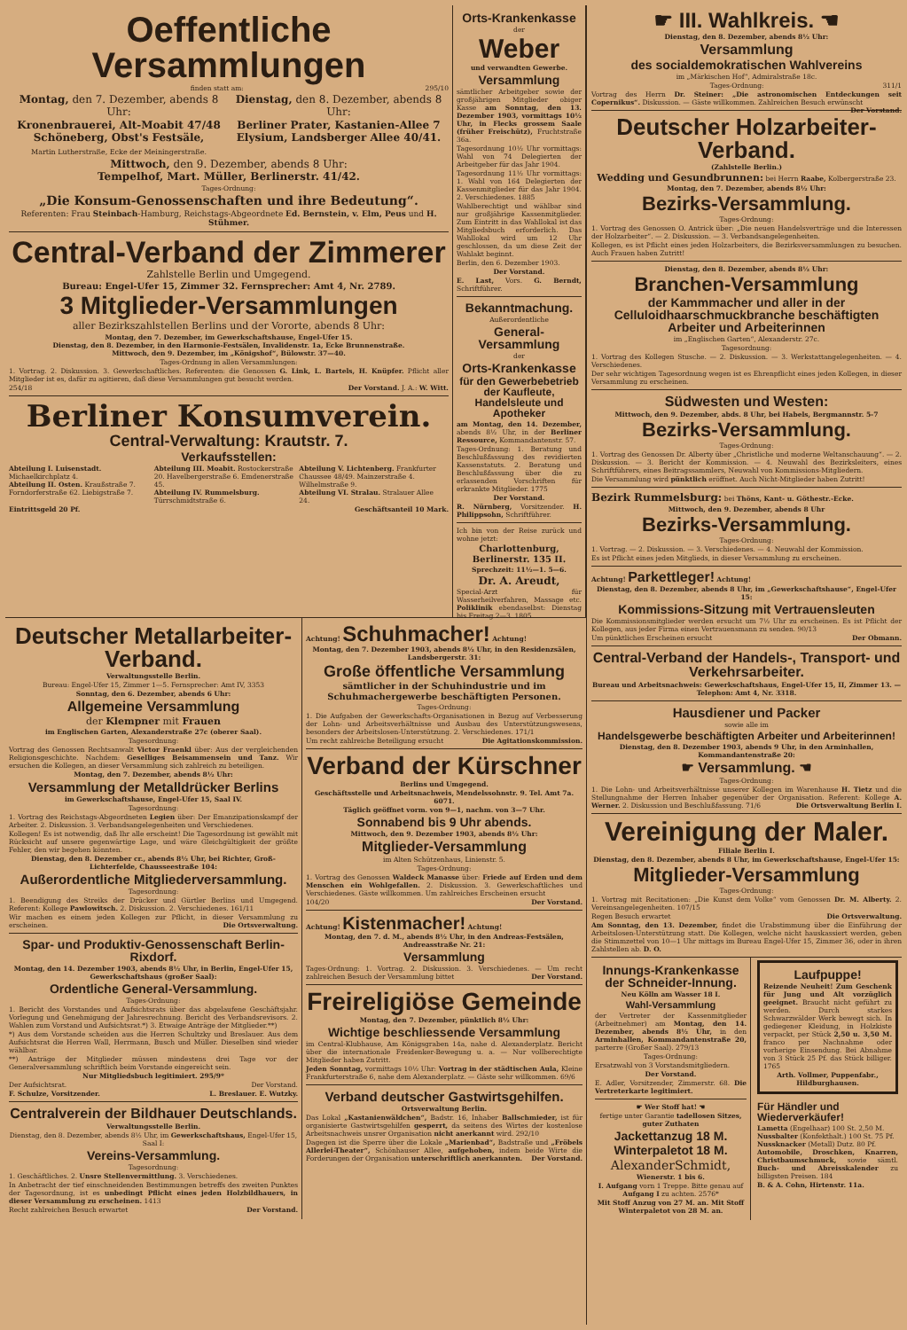Oeffentliche Versammlungen
finden statt am: 295/10
Montag, den 7. Dezember, abends 8 Uhr:
Kronenbrauerei, Alt-Moabit 47/48
Schöneberg, Obst's Festsäle,
Martin Lutherstraße, Ecke der Meiningerstraße.
Dienstag, den 8. Dezember, abends 8 Uhr:
Berliner Prater, Kastanien-Allee 7
Elysium, Landsberger Allee 40/41.
Mittwoch, den 9. Dezember, abends 8 Uhr:
Tempelhof, Mart. Müller, Berlinerstr. 41/42.
Tages-Ordnung:
„Die Konsum-Genossenschaften und ihre Bedeutung“.
Referenten: Frau Steinbach-Hamburg, Reichstags-Abgeordnete Ed. Bernstein, v. Elm, Peus und H. Stühmer.
Central-Verband der Zimmerer
Zahlstelle Berlin und Umgegend.
Bureau: Engel-Ufer 15, Zimmer 32. Fernsprecher: Amt 4, Nr. 2789.
3 Mitglieder-Versammlungen
aller Bezirkszahlstellen Berlins und der Vororte, abends 8 Uhr:
Montag, den 7. Dezember, im Gewerkschaftshause, Engel-Ufer 15.
Dienstag, den 8. Dezember, in den Harmonie-Festsälen, Invalidenstr. 1a, Ecke Brunnenstraße.
Mittwoch, den 9. Dezember, im „Königshof“, Bülowstr. 37—40.
Tages-Ordnung in allen Versammlungen:
1. Vortrag. 2. Diskussion. 3. Gewerkschaftliches. Referenten: die Genossen G. Link, L. Bartels, H. Knüpfer. Pflicht aller Mitglieder ist es, dafür zu agitieren, daß diese Versammlungen gut besucht werden.
254/18 Der Vorstand. J. A.: W. Witt.
Berliner Konsumverein.
Central-Verwaltung: Krautstr. 7.
Verkaufsstellen:
Abteilung I. Luisenstadt. Michaelkirchplatz 4.
Abteilung II. Osten. Kraußstraße 7. Forndorferstraße 62. Liebigstraße 7.
Abteilung III. Moabit. Rostockerstraße 20. Havelbergerstraße 6. Emdenerstraße 45.
Abteilung IV. Rummelsburg. Türrschmidtstraße 6.
Abteilung V. Lichtenberg. Frankfurter Chaussee 48/49. Mainzerstraße 4. Wilhelmstraße 9.
Abteilung VI. Stralau. Stralauer Allee 24.
Eintrittsgeld 20 Pf. Geschäftsanteil 10 Mark.
Orts-Krankenkasse
der
Weber
und verwandten Gewerbe.
Versammlung
sämtlicher Arbeitgeber sowie der großjährigen Mitglieder obiger Kasse am Sonntag, den 13. Dezember 1903, vormittags 10½ Uhr, in Flecks grossem Saale (früher Freischütz), Fruchtstraße 36a.
Tagesordnung 10½ Uhr vormittags: Wahl von 74 Delegierten der Arbeitgeber für das Jahr 1904.
Tagesordnung 11½ Uhr vormittags: 1. Wahl von 164 Delegierten der Kassenmitglieder für das Jahr 1904. 2. Verschiedenes. 1885
Wahlberechtigt und wählbar sind nur großjährige Kassenmitglieder. Zum Eintritt in das Wahllokal ist das Mitgliedsbuch erforderlich. Das Wahllokal wird um 12 Uhr geschlossen, da um diese Zeit der Wahlakt beginnt.
Berlin, den 6. Dezember 1903.
Der Vorstand.
E. Last, Vors. G. Berndt, Schriftführer.
Bekanntmachung.
Außerordentliche
General-Versammlung
der
Orts-Krankenkasse
für den Gewerbebetrieb der Kaufleute, Handelsleute und Apotheker
am Montag, den 14. Dezember, abends 8½ Uhr, in der Berliner Ressource, Kommandantenstr. 57.
Tages-Ordnung: 1. Beratung und Beschlußfassung des revidierten Kassenstatuts. 2. Beratung und Beschlußfassung über die zu erlassenden Vorschriften für erkrankte Mitglieder. 1775
Der Vorstand.
R. Nürnberg, Vorsitzender. H. Philippsohn, Schriftführer.
Ich bin von der Reise zurück und wohne jetzt:
Charlottenburg, Berlinerstr. 135 II.
Sprechzeit: 11½—1. 5—6.
Dr. A. Areudt,
Special-Arzt für Wasserheilverfahren, Massage etc. Poliklinik ebendaselbst: Dienstag bis Freitag 2—3. 1805
Deutscher Metallarbeiter-Verband.
Verwaltungsstelle Berlin.
Bureau: Engel-Ufer 15, Zimmer 1—5. Fernsprecher: Amt IV, 3353
Sonntag, den 6. Dezember, abends 6 Uhr:
Allgemeine Versammlung
der Klempner mit Frauen
im Englischen Garten, Alexanderstraße 27c (oberer Saal).
Tagesordnung:
Vortrag des Genossen Rechtsanwalt Victor Fraenkl über: Aus der vergleichenden Religionsgeschichte. Nachdem: Geselliges Beisammensein und Tanz. Wir ersuchen die Kollegen, an dieser Versammlung sich zahlreich zu beteiligen.
Montag, den 7. Dezember, abends 8½ Uhr:
Versammlung der Metalldrücker Berlins
im Gewerkschaftshause, Engel-Ufer 15, Saal IV.
Tagesordnung:
1. Vortrag des Reichstags-Abgeordneten Legien über: Der Emanzipationskampf der Arbeiter. 2. Diskussion. 3. Verbandsangelegenheiten und Verschiedenes.
Kollegen! Es ist notwendig, daß Ihr alle erscheint! Die Tagesordnung ist gewählt mit Rücksicht auf unsere gegenwärtige Lage, und wäre Gleichgültigkeit der größte Fehler, den wir begehen könnten.
Dienstag, den 8. Dezember cr., abends 8½ Uhr, bei Richter, Groß-Lichterfelde, Chausseestraße 104:
Außerordentliche Mitgliederversammlung.
Tagesordnung:
1. Beendigung des Streiks der Drücker und Gürtler Berlins und Umgegend. Referent: Kollege Pawlowitsch. 2. Diskussion. 2. Verschiedenes. 161/11
Wir machen es einem jeden Kollegen zur Pflicht, in dieser Versammlung zu erscheinen. Die Ortsverwaltung.
Spar- und Produktiv-Genossenschaft Berlin-Rixdorf.
Montag, den 14. Dezember 1903, abends 8½ Uhr, in Berlin, Engel-Ufer 15, Gewerkschaftshaus (großer Saal):
Ordentliche General-Versammlung.
Tages-Ordnung:
1. Bericht des Vorstandes und Aufsichtsrats über das abgelaufene Geschäftsjahr. Vorlegung und Genehmigung der Jahresrechnung. Bericht des Verbandsrevisors. 2. Wahlen zum Vorstand und Aufsichtsrat.*) 3. Etwaige Anträge der Mitglieder.**)
*) Aus dem Vorstande scheiden aus die Herren Schultzky und Breslauer. Aus dem Aufsichtsrat die Herren Wall, Herrmann, Busch und Müller. Dieselben sind wieder wählbar.
**) Anträge der Mitglieder müssen mindestens drei Tage vor der Generalversammlung schriftlich beim Vorstande eingereicht sein.
Nur Mitgliedsbuch legitimiert. 295/9*
Der Aufsichtsrat. Der Vorstand.
F. Schulze, Vorsitzender. L. Breslauer. E. Wutzky.
Centralverein der Bildhauer Deutschlands.
Verwaltungsstelle Berlin.
Dienstag, den 8. Dezember, abends 8½ Uhr, im Gewerkschaftshaus, Engel-Ufer 15, Saal I:
Vereins-Versammlung.
Tagesordnung:
1. Geschäftliches. 2. Unsre Stellenvermittlung. 3. Verschiedenes.
In Anbetracht der tief einschneidenden Bestimmungen betreffs des zweiten Punktes der Tagesordnung, ist es unbedingt Pflicht eines jeden Holzbildhauers, in dieser Versammlung zu erscheinen. 1413
Recht zahlreichen Besuch erwartet Der Vorstand.
Achtung! Schuhmacher! Achtung!
Montag, den 7. Dezember 1903, abends 8½ Uhr, in den Residenzsälen, Landsbergerstr. 31:
Große öffentliche Versammlung
sämtlicher in der Schuhindustrie und im Schuhmachergewerbe beschäftigten Personen.
Tages-Ordnung:
1. Die Aufgaben der Gewerkschafts-Organisationen in Bezug auf Verbesserung der Lohn- und Arbeitsverhältnisse und Ausbau des Unterstützungswesens, besonders der Arbeitslosen-Unterstützung. 2. Verschiedenes. 171/1
Um recht zahlreiche Beteiligung ersucht Die Agitationskommission.
Verband der Kürschner
Berlins und Umgegend.
Geschäftsstelle und Arbeitsnachweis, Mendelssohnstr. 9. Tel. Amt 7a. 6071.
Täglich geöffnet vorm. von 9—1, nachm. von 3—7 Uhr.
Sonnabend bis 9 Uhr abends.
Mittwoch, den 9. Dezember 1903, abends 8½ Uhr:
Mitglieder-Versammlung
im Alten Schützenhaus, Linienstr. 5.
Tages-Ordnung:
1. Vortrag des Genossen Waldeck Manasse über: Friede auf Erden und dem Menschen ein Wohlgefallen. 2. Diskussion. 3. Gewerkschaftliches und Verschiedenes. Gäste willkommen. Um zahlreiches Erscheinen ersucht
104/20 Der Vorstand.
Achtung! Kistenmacher! Achtung!
Montag, den 7. d. M., abends 8½ Uhr, in den Andreas-Festsälen, Andreasstraße Nr. 21:
Versammlung
Tages-Ordnung: 1. Vortrag. 2. Diskussion. 3. Verschiedenes. — Um recht zahlreichen Besuch der Versammlung bittet Der Vorstand.
Freireligiöse Gemeinde
Montag, den 7. Dezember, pünktlich 8½ Uhr:
Wichtige beschliessende Versammlung
im Central-Klubhause, Am Königsgraben 14a, nahe d. Alexanderplatz. Bericht über die internationale Freidenker-Bewegung u. a. — Nur vollberechtigte Mitglieder haben Zutritt.
Jeden Sonntag, vormittags 10½ Uhr: Vortrag in der städtischen Aula, Kleine Frankfurterstraße 6, nahe dem Alexanderplatz. — Gäste sehr willkommen. 69/6
Verband deutscher Gastwirtsgehilfen.
Ortsverwaltung Berlin.
Das Lokal „Kastanienwäldchen“, Badstr. 16, Inhaber Ballschmieder, ist für organisierte Gastwirtsgehilfen gesperrt, da seitens des Wirtes der kostenlose Arbeitsnachweis unsrer Organisation nicht anerkannt wird. 292/10
Dagegen ist die Sperre über die Lokale „Marienbad“, Badstraße und „Fröbels Allerlei-Theater“, Schönhauser Allee, aufgehoben, indem beide Wirte die Forderungen der Organisation unterschriftlich anerkannten. Der Vorstand.
☛ III. Wahlkreis. ☚
Dienstag, den 8. Dezember, abends 8½ Uhr:
Versammlung
des socialdemokratischen Wahlvereins
im „Märkischen Hof“, Admiralstraße 18c.
Tages-Ordnung: 311/1
Vortrag des Herrn Dr. Steiner: „Die astronomischen Entdeckungen seit Copernikus“. Diskussion. — Gäste willkommen. Zahlreichen Besuch erwünscht Der Vorstand.
Deutscher Holzarbeiter-Verband.
(Zahlstelle Berlin.)
Wedding und Gesundbrunnen: bei Herrn Raabe, Kolbergerstraße 23.
Montag, den 7. Dezember, abends 8½ Uhr:
Bezirks-Versammlung.
Tages-Ordnung:
1. Vortrag des Genossen O. Antrick über: „Die neuen Handelsverträge und die Interessen der Holzarbeiter“. — 2. Diskussion. — 3. Verbandsangelegenheiten.
Kollegen, es ist Pflicht eines jeden Holzarbeiters, die Bezirksversammlungen zu besuchen. Auch Frauen haben Zutritt!
Dienstag, den 8. Dezember, abends 8½ Uhr:
Branchen-Versammlung
der Kammmacher und aller in der Celluloidhaarschmuckbranche beschäftigten Arbeiter und Arbeiterinnen
im „Englischen Garten“, Alexanderstr. 27c.
Tagesordnung:
1. Vortrag des Kollegen Stusche. — 2. Diskussion. — 3. Werkstattangelegenheiten. — 4. Verschiedenes.
Der sehr wichtigen Tagesordnung wegen ist es Ehrenpflicht eines jeden Kollegen, in dieser Versammlung zu erscheinen.
Südwesten und Westen:
Mittwoch, den 9. Dezember, abds. 8 Uhr, bei Habels, Bergmannstr. 5-7
Bezirks-Versammlung.
Tages-Ordnung:
1. Vortrag des Genossen Dr. Alberty über „Christliche und moderne Weltanschauung“. — 2. Diskussion. — 3. Bericht der Kommission. — 4. Neuwahl des Bezirksleiters, eines Schriftführers, eines Beitragssammlers, Neuwahl von Kommissions-Mitgliedern.
Die Versammlung wird pünktlich eröffnet. Auch Nicht-Mitglieder haben Zutritt!
Bezirk Rummelsburg: bei Thöns, Kant- u. Göthestr.-Ecke.
Mittwoch, den 9. Dezember, abends 8 Uhr
Bezirks-Versammlung.
Tages-Ordnung:
1. Vortrag. — 2. Diskussion. — 3. Verschiedenes. — 4. Neuwahl der Kommission.
Es ist Pflicht eines jeden Mitglieds, in dieser Versammlung zu erscheinen.
Achtung! Parkettleger! Achtung!
Dienstag, den 8. Dezember, abends 8 Uhr, im „Gewerkschaftshause“, Engel-Ufer 15:
Kommissions-Sitzung mit Vertrauensleuten
Die Kommissionsmitglieder werden ersucht um 7½ Uhr zu erscheinen. Es ist Pflicht der Kollegen, aus jeder Firma einen Vertrauensmann zu senden. 90/13
Um pünktliches Erscheinen ersucht Der Obmann.
Central-Verband der Handels-, Transport- und Verkehrsarbeiter.
Bureau und Arbeitsnachweis: Gewerkschaftshaus, Engel-Ufer 15, II, Zimmer 13. — Telephon: Amt 4, Nr. 3318.
Hausdiener und Packer
sowie alle im
Handelsgewerbe beschäftigten Arbeiter und Arbeiterinnen!
Dienstag, den 8. Dezember 1903, abends 9 Uhr, in den Arminhallen, Kommandantenstraße 20:
☛ Versammlung. ☚
Tages-Ordnung:
1. Die Lohn- und Arbeitsverhältnisse unserer Kollegen im Warenhause H. Tietz und die Stellungnahme der Herren Inhaber gegenüber der Organisation. Referent: Kollege A. Werner. 2. Diskussion und Beschlußfassung. 71/6 Die Ortsverwaltung Berlin I.
Vereinigung der Maler.
Filiale Berlin I.
Dienstag, den 8. Dezember, abends 8 Uhr, im Gewerkschaftshause, Engel-Ufer 15:
Mitglieder-Versammlung
Tages-Ordnung:
1. Vortrag mit Recitationen: „Die Kunst dem Volke“ vom Genossen Dr. M. Alberty. 2. Vereinsangelegenheiten. 107/15
Regen Besuch erwartet Die Ortsverwaltung.
Am Sonntag, den 13. Dezember, findet die Urabstimmung über die Einführung der Arbeitslosen-Unterstützung statt. Die Kollegen, welche nicht hauskassiert werden, geben die Stimmzettel von 10—1 Uhr mittags im Bureau Engel-Ufer 15, Zimmer 36, oder in ihren Zahlstellen ab. D. O.
Innungs-Krankenkasse der Schneider-Innung.
Neu Kölln am Wasser 18 I.
Wahl-Versammlung
der Vertreter der Kassenmitglieder (Arbeitnehmer) am Montag, den 14. Dezember, abends 8½ Uhr, in den Arminhallen, Kommandantenstraße 20, parterre (Großer Saal). 279/13
Tages-Ordnung:
Ersatzwahl von 3 Vorstandsmitgliedern.
Der Vorstand.
E. Adler, Vorsitzender, Zimmerstr. 68. Die Vertreterkarte legitimiert.
☛ Wer Stoff hat! ☚
fertige unter Garantie tadellosen Sitzes, guter Zuthaten
Jackettanzug 18 M.
Winterpaletot 18 M.
AlexanderSchmidt,
Wienerstr. 1 bis 6.
I. Aufgang vorn 1 Treppe. Bitte genau auf Aufgang I zu achten. 2576*
Mit Stoff Anzug von 27 M. an. Mit Stoff Winterpaletot von 28 M. an.
Laufpuppe!
Reizende Neuheit! Zum Geschenk für Jung und Alt vorzüglich geeignet. Braucht nicht geführt zu werden. Durch starkes Schwarzwälder Werk bewegt sich. In gediegener Kleidung, in Holzkiste verpackt, per Stück 2,50 u. 3,50 M. franco per Nachnahme oder vorherige Einsendung. Bei Abnahme von 3 Stück 25 Pf. das Stück billiger. 1765
Arth. Vollmer, Puppenfabr., Hildburghausen.
Für Händler und Wiederverkäufer!
Lametta (Engelhaar) 100 St. 2,50 M.
Nussbalter (Konfekthalt.) 100 St. 75 Pf.
Nussknacker (Metall) Dutz. 80 Pf.
Automobile, Droschken, Knarren, Christbaumschmuck, sowie sämtl. Buch- und Abreisskalender zu billigsten Preisen. 184
B. & A. Cohn, Hirtenstr. 11a.